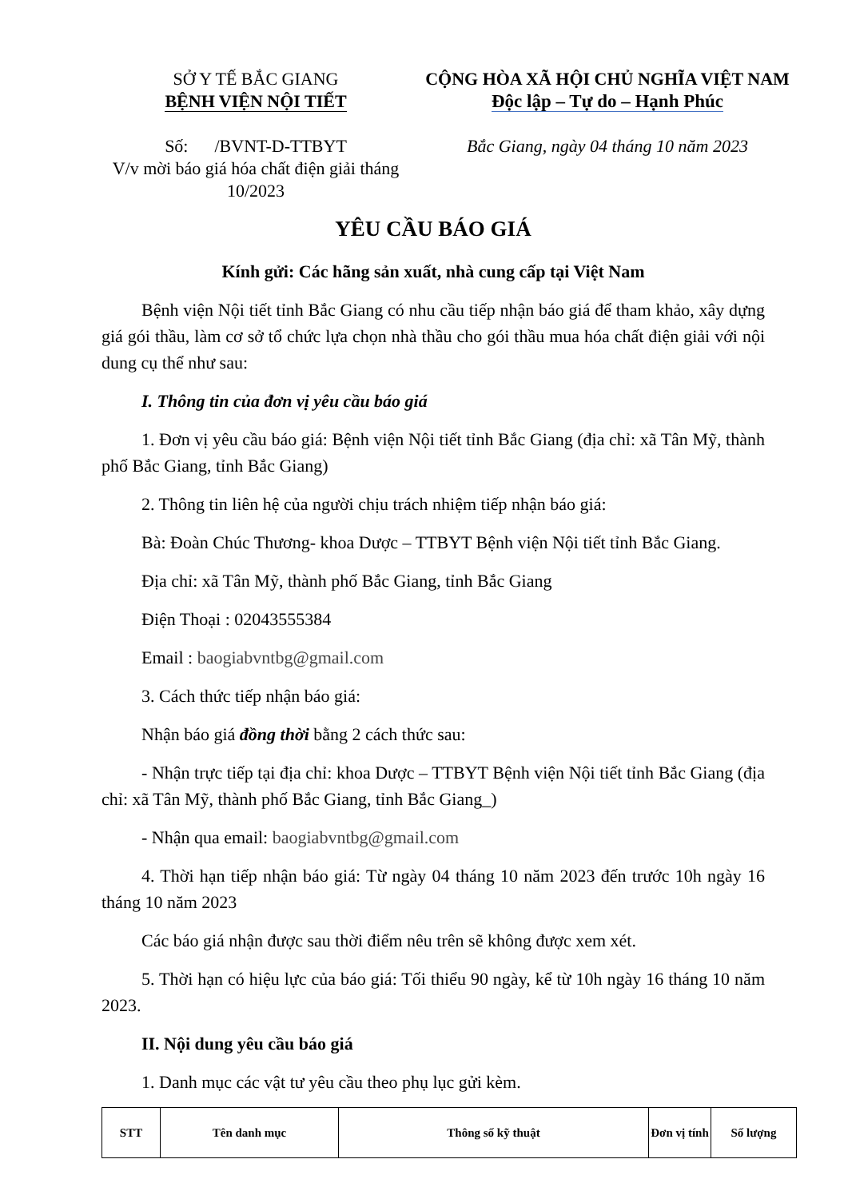SỞ Y TẾ BẮC GIANG
BỆNH VIỆN NỘI TIẾT
Số: /BVNT-D-TTBYT
V/v mời báo giá hóa chất điện giải tháng 10/2023
CỘNG HÒA XÃ HỘI CHỦ NGHĨA VIỆT NAM
Độc lập – Tự do – Hạnh Phúc
Bắc Giang, ngày 04 tháng 10 năm 2023
YÊU CẦU BÁO GIÁ
Kính gửi: Các hãng sản xuất, nhà cung cấp tại Việt Nam
Bệnh viện Nội tiết tỉnh Bắc Giang có nhu cầu tiếp nhận báo giá để tham khảo, xây dựng giá gói thầu, làm cơ sở tổ chức lựa chọn nhà thầu cho gói thầu mua hóa chất điện giải với nội dung cụ thể như sau:
I. Thông tin của đơn vị yêu cầu báo giá
1. Đơn vị yêu cầu báo giá: Bệnh viện Nội tiết tỉnh Bắc Giang (địa chỉ: xã Tân Mỹ, thành phố Bắc Giang, tỉnh Bắc Giang)
2. Thông tin liên hệ của người chịu trách nhiệm tiếp nhận báo giá:
Bà: Đoàn Chúc Thương- khoa Dược – TTBYT Bệnh viện Nội tiết tỉnh Bắc Giang.
Địa chỉ: xã Tân Mỹ, thành phố Bắc Giang, tỉnh Bắc Giang
Điện Thoại : 02043555384
Email : baogiabvntbg@gmail.com
3. Cách thức tiếp nhận báo giá:
Nhận báo giá đồng thời bằng 2 cách thức sau:
- Nhận trực tiếp tại địa chỉ: khoa Dược – TTBYT Bệnh viện Nội tiết tỉnh Bắc Giang (địa chỉ: xã Tân Mỹ, thành phố Bắc Giang, tỉnh Bắc Giang_)
- Nhận qua email: baogiabvntbg@gmail.com
4. Thời hạn tiếp nhận báo giá: Từ ngày 04 tháng 10 năm 2023 đến trước 10h ngày 16 tháng 10 năm 2023
Các báo giá nhận được sau thời điểm nêu trên sẽ không được xem xét.
5. Thời hạn có hiệu lực của báo giá: Tối thiểu 90 ngày, kể từ 10h ngày 16 tháng 10 năm 2023.
II. Nội dung yêu cầu báo giá
1. Danh mục các vật tư yêu cầu theo phụ lục gửi kèm.
| STT | Tên danh mục | Thông số kỹ thuật | Đơn vị tính | Số lượng |
| --- | --- | --- | --- | --- |